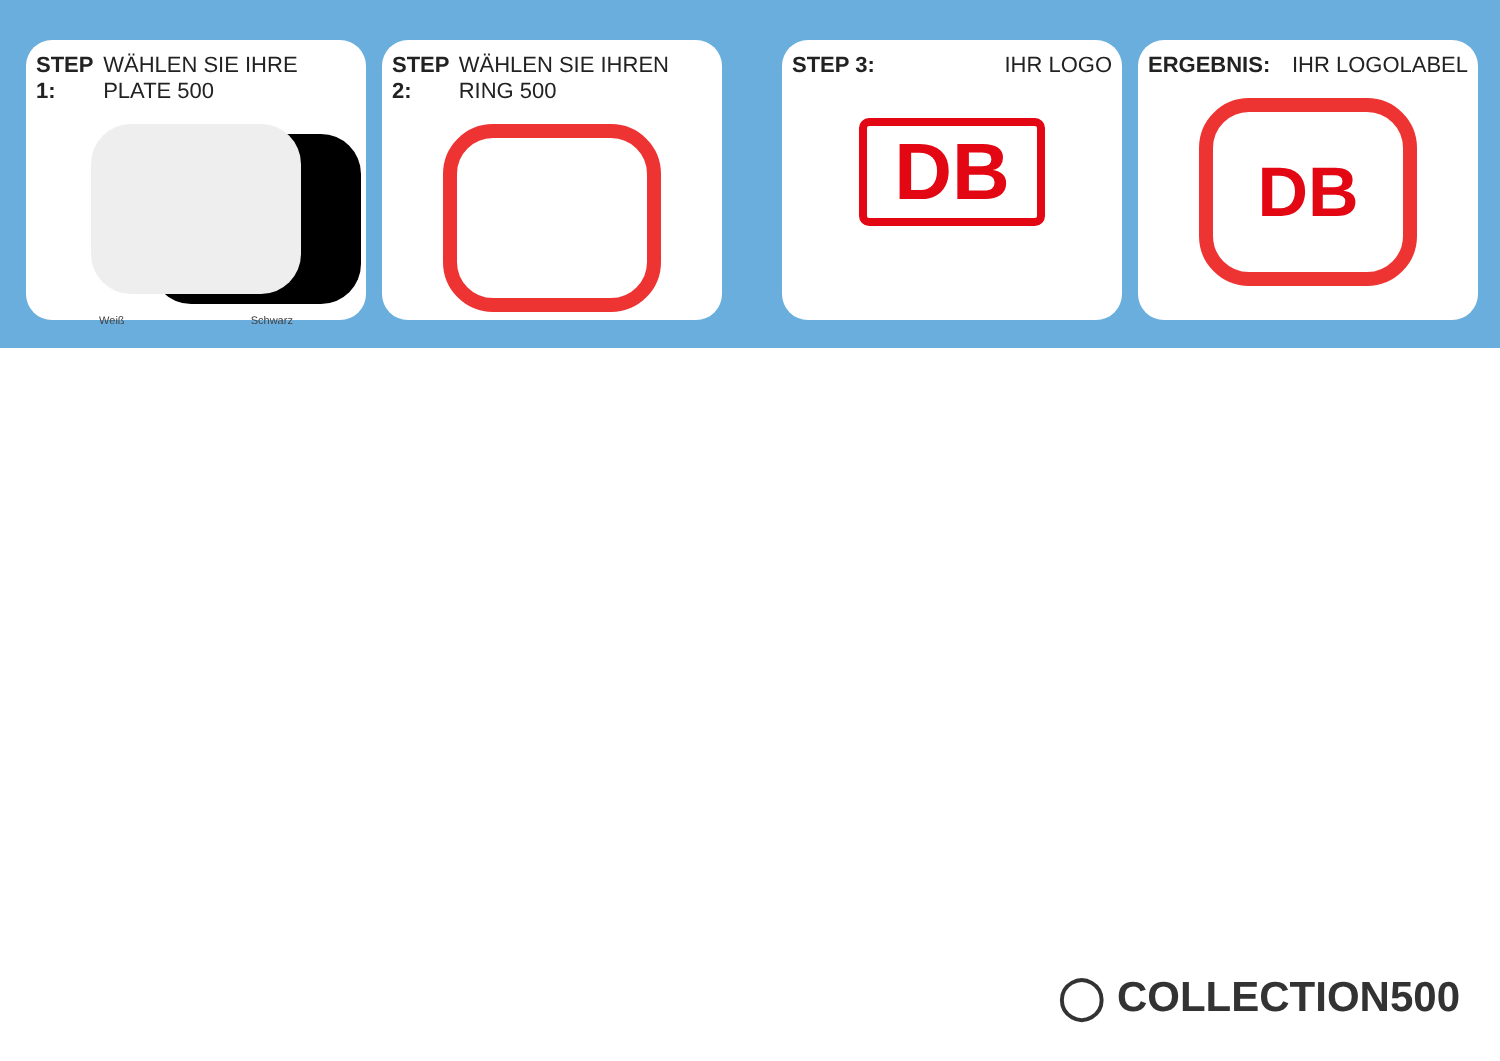STEP 1: WÄHLEN SIE IHRE PLATE 500
Weiß Schwarz
STEP 2: WÄHLEN SIE IHREN RING 500 STEP 3: IHR LOGO
DB
ERGEBNIS: IHR LOGOLABEL
DB
◯ COLLECTION500